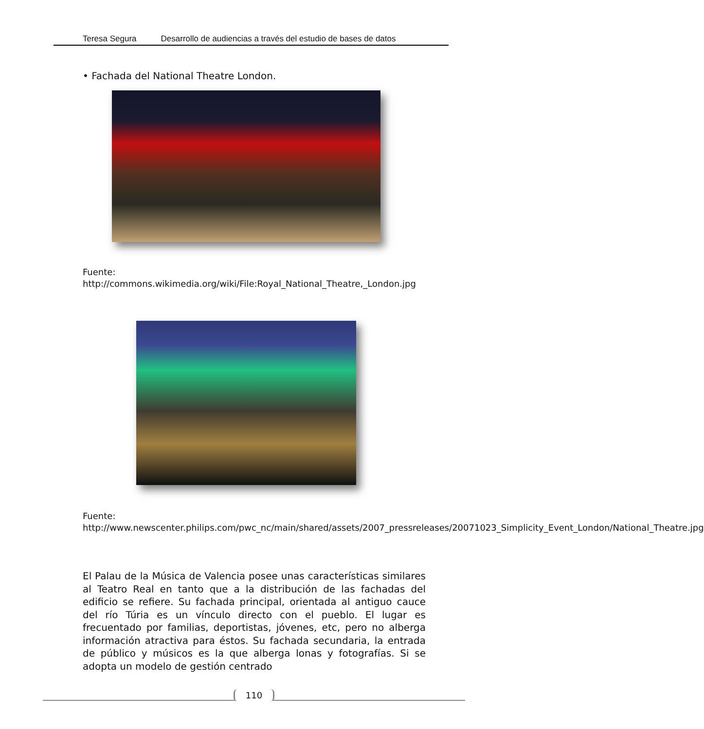Teresa Segura Desarrollo de audiencias a través del estudio de bases de datos
• Fachada del National Theatre London.
Fuente:
http://commons.wikimedia.org/wiki/File:Royal_National_Theatre,_London.jpg
Fuente:
http://www.newscenter.philips.com/pwc_nc/main/shared/assets/2007_pressreleases/20071023_Simplicity_Event_London/National_Theatre.jpg
El Palau de la Música de Valencia posee unas características similares al Teatro Real en tanto que a la distribución de las fachadas del edificio se refiere. Su fachada principal, orientada al antiguo cauce del río Túria es un vínculo directo con el pueblo. El lugar es frecuentado por familias, deportistas, jóvenes, etc, pero no alberga información atractiva para éstos. Su fachada secundaria, la entrada de público y músicos es la que alberga lonas y fotografías. Si se adopta un modelo de gestión centrado
110